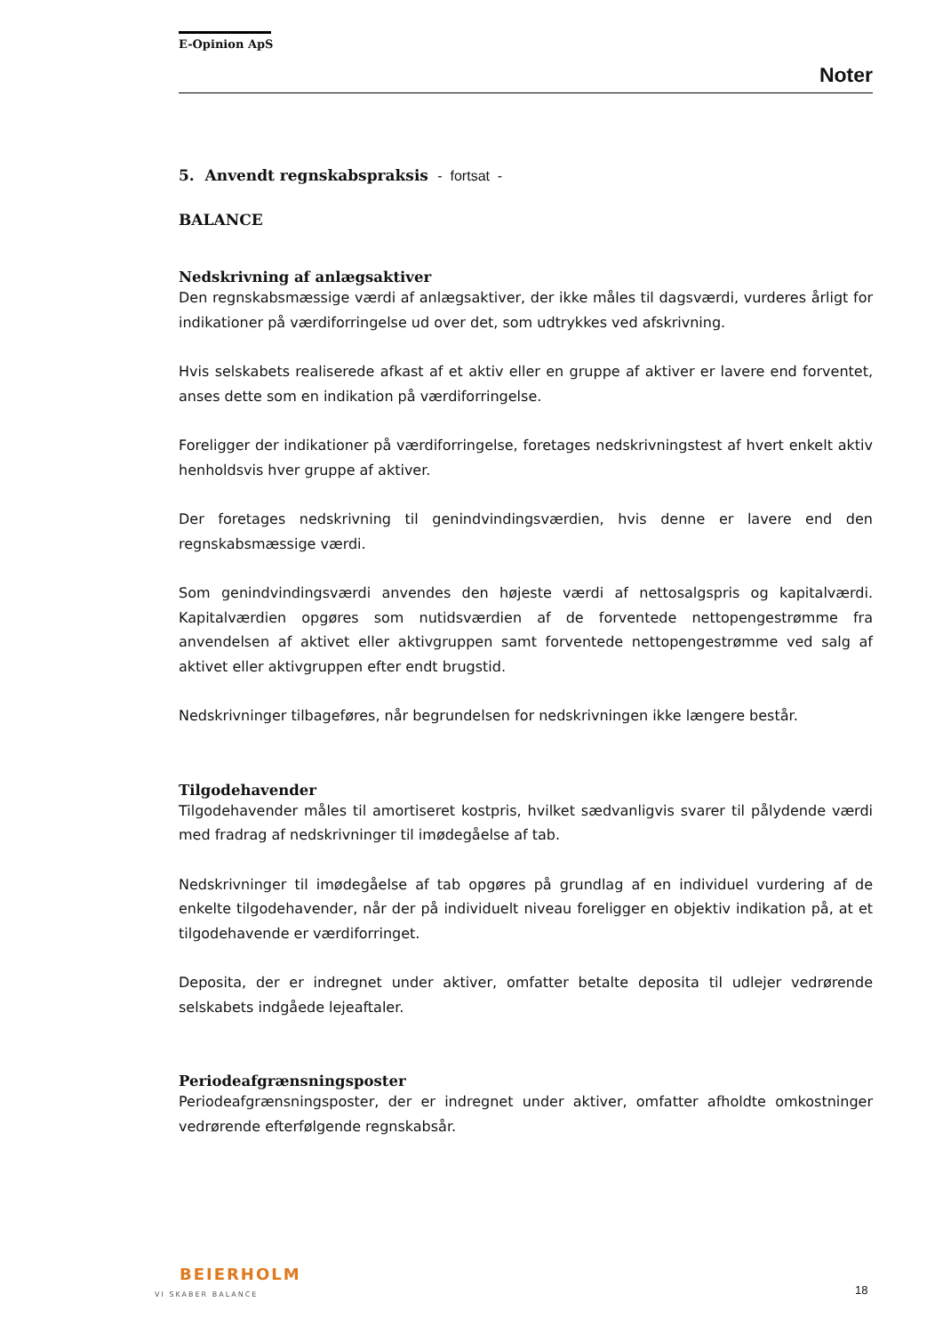E-Opinion ApS
Noter
5. Anvendt regnskabspraksis - fortsat -
BALANCE
Nedskrivning af anlægsaktiver
Den regnskabsmæssige værdi af anlægsaktiver, der ikke måles til dagsværdi, vurderes årligt for indikationer på værdiforringelse ud over det, som udtrykkes ved afskrivning.
Hvis selskabets realiserede afkast af et aktiv eller en gruppe af aktiver er lavere end forventet, anses dette som en indikation på værdiforringelse.
Foreligger der indikationer på værdiforringelse, foretages nedskrivningstest af hvert enkelt aktiv henholdsvis hver gruppe af aktiver.
Der foretages nedskrivning til genindvindingsværdien, hvis denne er lavere end den regnskabsmæssige værdi.
Som genindvindingsværdi anvendes den højeste værdi af nettosalgspris og kapitalværdi. Kapitalværdien opgøres som nutidsværdien af de forventede nettopengestrømme fra anvendelsen af aktivet eller aktivgruppen samt forventede nettopengestrømme ved salg af aktivet eller aktivgruppen efter endt brugstid.
Nedskrivninger tilbageføres, når begrundelsen for nedskrivningen ikke længere består.
Tilgodehavender
Tilgodehavender måles til amortiseret kostpris, hvilket sædvanligvis svarer til pålydende værdi med fradrag af nedskrivninger til imødegåelse af tab.
Nedskrivninger til imødegåelse af tab opgøres på grundlag af en individuel vurdering af de enkelte tilgodehavender, når der på individuelt niveau foreligger en objektiv indikation på, at et tilgodehavende er værdiforringet.
Deposita, der er indregnet under aktiver, omfatter betalte deposita til udlejer vedrørende selskabets indgåede lejeaftaler.
Periodeafgrænsningsposter
Periodeafgrænsningsposter, der er indregnet under aktiver, omfatter afholdte omkostninger vedrørende efterfølgende regnskabsår.
BEIERHOLM
VI SKABER BALANCE
18